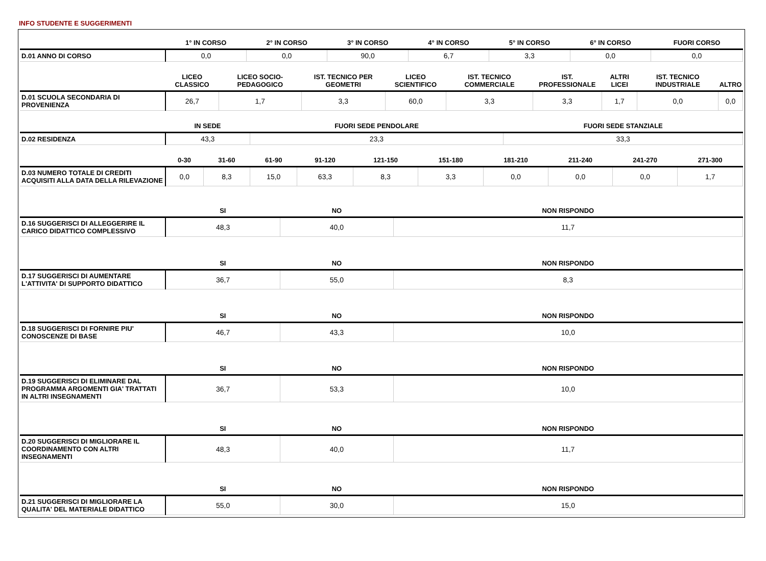INFO STUDENTE E SUGGERIMENTI
| | 1° IN CORSO | 2° IN CORSO | 3° IN CORSO | 4° IN CORSO | 5° IN CORSO | 6° IN CORSO | FUORI CORSO |
| --- | --- | --- | --- | --- | --- | --- | --- |
| D.01 ANNO DI CORSO | 0,0 | 0,0 | 90,0 | 6,7 | 3,3 | 0,0 | 0,0 |
| | LICEO CLASSICO | LICEO SOCIO-PEDAGOGICO | IST. TECNICO PER GEOMETRI | LICEO SCIENTIFICO | IST. TECNICO COMMERCIALE | IST. PROFESSIONALE | ALTRI LICEI | IST. TECNICO INDUSTRIALE | ALTRO |
| --- | --- | --- | --- | --- | --- | --- | --- | --- | --- |
| D.01 SCUOLA SECONDARIA DI PROVENIENZA | 26,7 | 1,7 | 3,3 | 60,0 | 3,3 | 3,3 | 1,7 | 0,0 | 0,0 |
| | IN SEDE | FUORI SEDE PENDOLARE | FUORI SEDE STANZIALE |
| --- | --- | --- | --- |
| D.02 RESIDENZA | 43,3 | 23,3 | 33,3 |
| | 0-30 | 31-60 | 61-90 | 91-120 | 121-150 | 151-180 | 181-210 | 211-240 | 241-270 | 271-300 |
| --- | --- | --- | --- | --- | --- | --- | --- | --- | --- | --- |
| D.03 NUMERO TOTALE DI CREDITI ACQUISITI ALLA DATA DELLA RILEVAZIONE | 0,0 | 8,3 | 15,0 | 63,3 | 8,3 | 3,3 | 0,0 | 0,0 | 0,0 | 1,7 |
| | SI | NO | NON RISPONDO |
| --- | --- | --- | --- |
| D.16 SUGGERISCI DI ALLEGGERIRE IL CARICO DIDATTICO COMPLESSIVO | 48,3 | 40,0 | 11,7 |
| | SI | NO | NON RISPONDO |
| D.17 SUGGERISCI DI AUMENTARE L'ATTIVITA' DI SUPPORTO DIDATTICO | 36,7 | 55,0 | 8,3 |
| | SI | NO | NON RISPONDO |
| D.18 SUGGERISCI DI FORNIRE PIU' CONOSCENZE DI BASE | 46,7 | 43,3 | 10,0 |
| | SI | NO | NON RISPONDO |
| D.19 SUGGERISCI DI ELIMINARE DAL PROGRAMMA ARGOMENTI GIA' TRATTATI IN ALTRI INSEGNAMENTI | 36,7 | 53,3 | 10,0 |
| | SI | NO | NON RISPONDO |
| D.20 SUGGERISCI DI MIGLIORARE IL COORDINAMENTO CON ALTRI INSEGNAMENTI | 48,3 | 40,0 | 11,7 |
| | SI | NO | NON RISPONDO |
| D.21 SUGGERISCI DI MIGLIORARE LA QUALITA' DEL MATERIALE DIDATTICO | 55,0 | 30,0 | 15,0 |